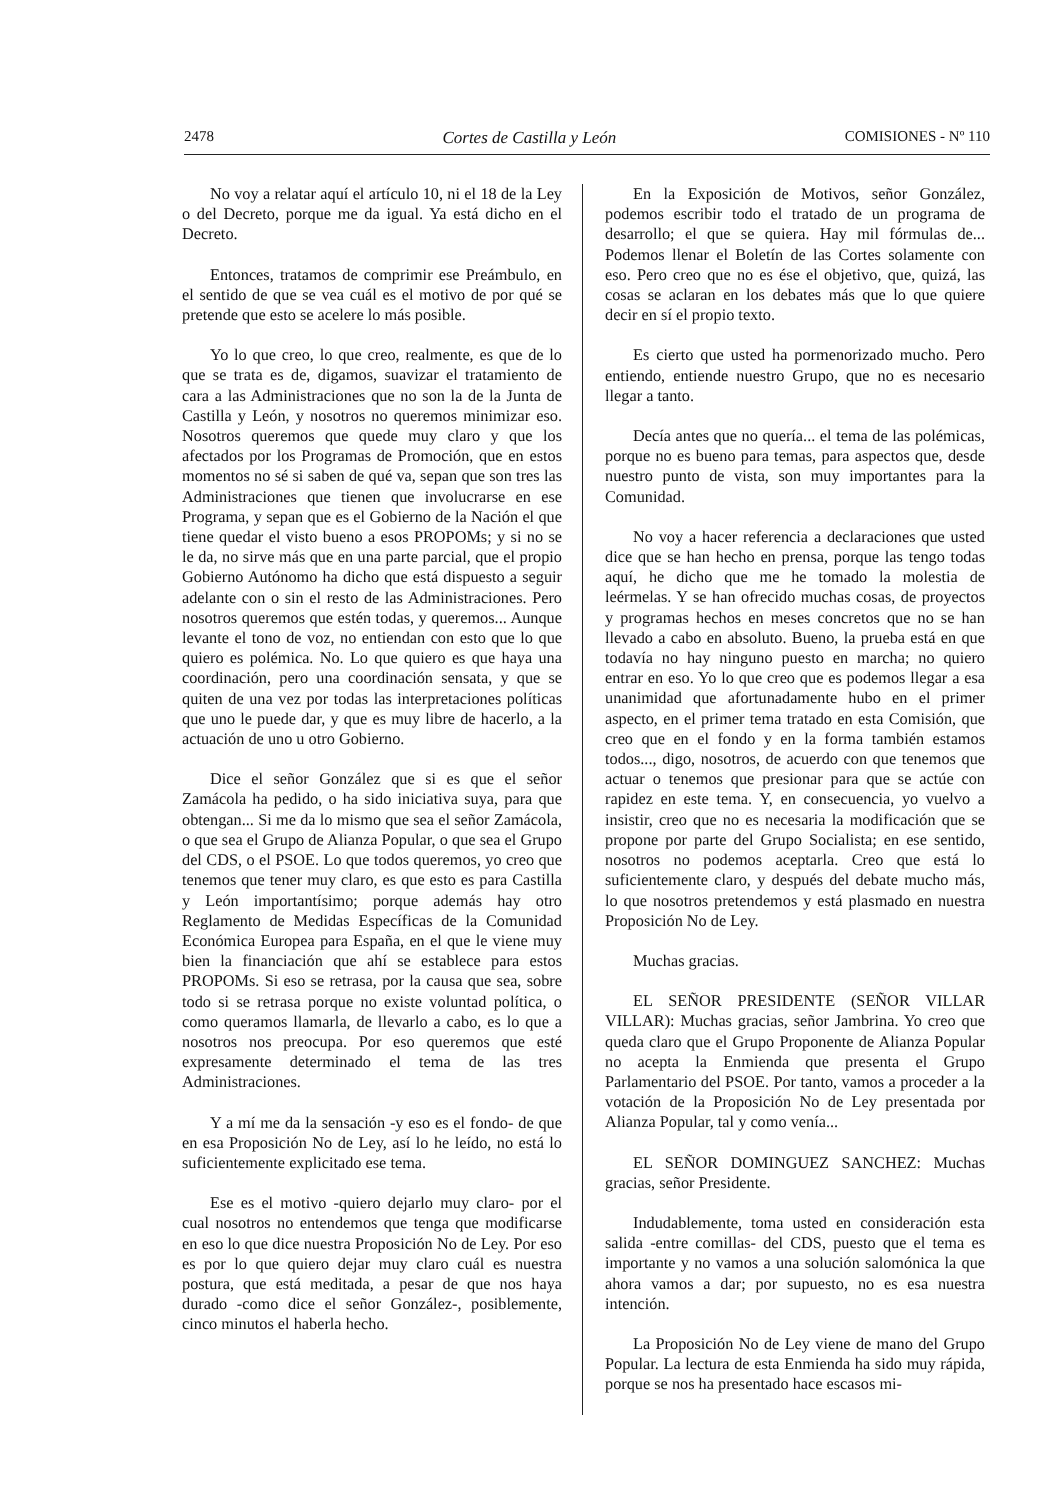2478 Cortes de Castilla y León COMISIONES - Nº 110
No voy a relatar aquí el artículo 10, ni el 18 de la Ley o del Decreto, porque me da igual. Ya está dicho en el Decreto.
Entonces, tratamos de comprimir ese Preámbulo, en el sentido de que se vea cuál es el motivo de por qué se pretende que esto se acelere lo más posible.
Yo lo que creo, lo que creo, realmente, es que de lo que se trata es de, digamos, suavizar el tratamiento de cara a las Administraciones que no son la de la Junta de Castilla y León, y nosotros no queremos minimizar eso. Nosotros queremos que quede muy claro y que los afectados por los Programas de Promoción, que en estos momentos no sé si saben de qué va, sepan que son tres las Administraciones que tienen que involucrarse en ese Programa, y sepan que es el Gobierno de la Nación el que tiene quedar el visto bueno a esos PROPOMs; y si no se le da, no sirve más que en una parte parcial, que el propio Gobierno Autónomo ha dicho que está dispuesto a seguir adelante con o sin el resto de las Administraciones. Pero nosotros queremos que estén todas, y queremos... Aunque levante el tono de voz, no entiendan con esto que lo que quiero es polémica. No. Lo que quiero es que haya una coordinación, pero una coordinación sensata, y que se quiten de una vez por todas las interpretaciones políticas que uno le puede dar, y que es muy libre de hacerlo, a la actuación de uno u otro Gobierno.
Dice el señor González que si es que el señor Zamácola ha pedido, o ha sido iniciativa suya, para que obtengan... Si me da lo mismo que sea el señor Zamácola, o que sea el Grupo de Alianza Popular, o que sea el Grupo del CDS, o el PSOE. Lo que todos queremos, yo creo que tenemos que tener muy claro, es que esto es para Castilla y León importantísimo; porque además hay otro Reglamento de Medidas Específicas de la Comunidad Económica Europea para España, en el que le viene muy bien la financiación que ahí se establece para estos PROPOMs. Si eso se retrasa, por la causa que sea, sobre todo si se retrasa porque no existe voluntad política, o como queramos llamarla, de llevarlo a cabo, es lo que a nosotros nos preocupa. Por eso queremos que esté expresamente determinado el tema de las tres Administraciones.
Y a mí me da la sensación -y eso es el fondo- de que en esa Proposición No de Ley, así lo he leído, no está lo suficientemente explicitado ese tema.
Ese es el motivo -quiero dejarlo muy claro- por el cual nosotros no entendemos que tenga que modificarse en eso lo que dice nuestra Proposición No de Ley. Por eso es por lo que quiero dejar muy claro cuál es nuestra postura, que está meditada, a pesar de que nos haya durado -como dice el señor González-, posiblemente, cinco minutos el haberla hecho.
En la Exposición de Motivos, señor González, podemos escribir todo el tratado de un programa de desarrollo; el que se quiera. Hay mil fórmulas de... Podemos llenar el Boletín de las Cortes solamente con eso. Pero creo que no es ése el objetivo, que, quizá, las cosas se aclaran en los debates más que lo que quiere decir en sí el propio texto.
Es cierto que usted ha pormenorizado mucho. Pero entiendo, entiende nuestro Grupo, que no es necesario llegar a tanto.
Decía antes que no quería... el tema de las polémicas, porque no es bueno para temas, para aspectos que, desde nuestro punto de vista, son muy importantes para la Comunidad.
No voy a hacer referencia a declaraciones que usted dice que se han hecho en prensa, porque las tengo todas aquí, he dicho que me he tomado la molestia de leérmelas. Y se han ofrecido muchas cosas, de proyectos y programas hechos en meses concretos que no se han llevado a cabo en absoluto. Bueno, la prueba está en que todavía no hay ninguno puesto en marcha; no quiero entrar en eso. Yo lo que creo que es podemos llegar a esa unanimidad que afortunadamente hubo en el primer aspecto, en el primer tema tratado en esta Comisión, que creo que en el fondo y en la forma también estamos todos..., digo, nosotros, de acuerdo con que tenemos que actuar o tenemos que presionar para que se actúe con rapidez en este tema. Y, en consecuencia, yo vuelvo a insistir, creo que no es necesaria la modificación que se propone por parte del Grupo Socialista; en ese sentido, nosotros no podemos aceptarla. Creo que está lo suficientemente claro, y después del debate mucho más, lo que nosotros pretendemos y está plasmado en nuestra Proposición No de Ley.
Muchas gracias.
EL SEÑOR PRESIDENTE (SEÑOR VILLAR VILLAR): Muchas gracias, señor Jambrina. Yo creo que queda claro que el Grupo Proponente de Alianza Popular no acepta la Enmienda que presenta el Grupo Parlamentario del PSOE. Por tanto, vamos a proceder a la votación de la Proposición No de Ley presentada por Alianza Popular, tal y como venía...
EL SEÑOR DOMINGUEZ SANCHEZ: Muchas gracias, señor Presidente.
Indudablemente, toma usted en consideración esta salida -entre comillas- del CDS, puesto que el tema es importante y no vamos a una solución salomónica la que ahora vamos a dar; por supuesto, no es esa nuestra intención.
La Proposición No de Ley viene de mano del Grupo Popular. La lectura de esta Enmienda ha sido muy rápida, porque se nos ha presentado hace escasos mi-